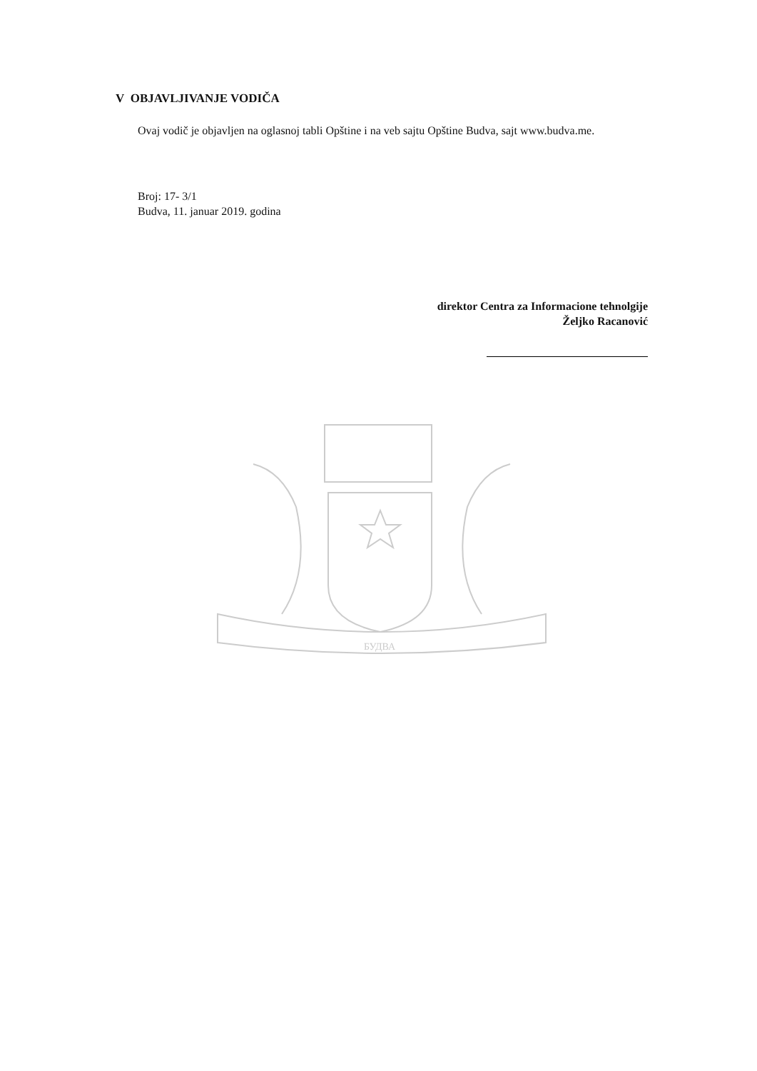V OBJAVLJIVANJE VODIČA
Ovaj vodič je objavljen na oglasnoj tabli Opštine i na veb sajtu Opštine Budva, sajt www.budva.me.
Broj: 17- 3/1
Budva, 11. januar 2019. godina
direktor Centra za Informacione tehnolgije
Željko Racanović
БУДВА